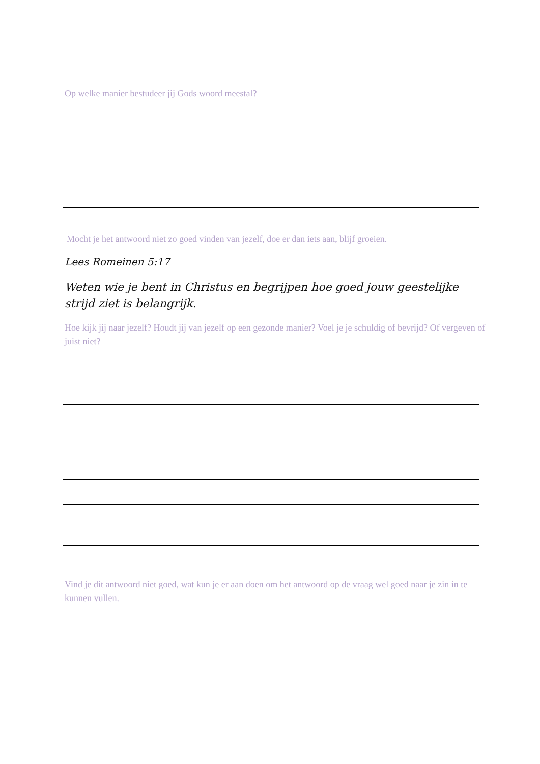Op welke manier bestudeer jij Gods woord meestal?
Mocht je het antwoord niet zo goed vinden van jezelf, doe er dan iets aan, blijf groeien.
Lees Romeinen 5:17
Weten wie je bent in Christus en begrijpen hoe goed jouw geestelijke strijd ziet is belangrijk.
Hoe kijk jij naar jezelf? Houdt jij van jezelf op een gezonde manier? Voel je je schuldig of bevrijd? Of vergeven of juist niet?
Vind je dit antwoord niet goed, wat kun je er aan doen om het antwoord op de vraag wel goed naar je zin in te kunnen vullen.